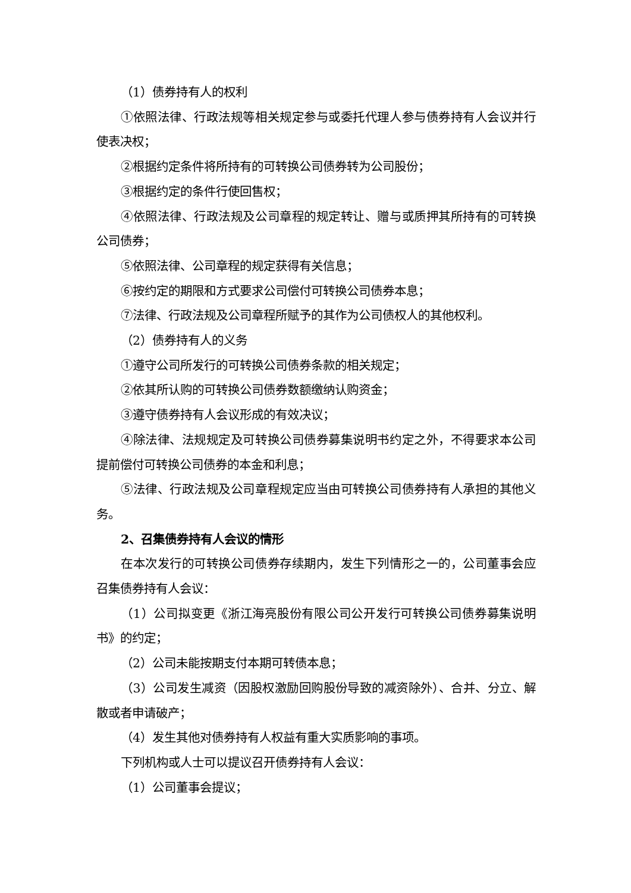（1）债券持有人的权利
①依照法律、行政法规等相关规定参与或委托代理人参与债券持有人会议并行使表决权；
②根据约定条件将所持有的可转换公司债券转为公司股份；
③根据约定的条件行使回售权；
④依照法律、行政法规及公司章程的规定转让、赠与或质押其所持有的可转换公司债券；
⑤依照法律、公司章程的规定获得有关信息；
⑥按约定的期限和方式要求公司偿付可转换公司债券本息；
⑦法律、行政法规及公司章程所赋予的其作为公司债权人的其他权利。
（2）债券持有人的义务
①遵守公司所发行的可转换公司债券条款的相关规定；
②依其所认购的可转换公司债券数额缴纳认购资金；
③遵守债券持有人会议形成的有效决议；
④除法律、法规规定及可转换公司债券募集说明书约定之外，不得要求本公司提前偿付可转换公司债券的本金和利息；
⑤法律、行政法规及公司章程规定应当由可转换公司债券持有人承担的其他义务。
2、召集债券持有人会议的情形
在本次发行的可转换公司债券存续期内，发生下列情形之一的，公司董事会应召集债券持有人会议：
（1）公司拟变更《浙江海亮股份有限公司公开发行可转换公司债券募集说明书》的约定；
（2）公司未能按期支付本期可转债本息；
（3）公司发生减资（因股权激励回购股份导致的减资除外）、合并、分立、解散或者申请破产；
（4）发生其他对债券持有人权益有重大实质影响的事项。
下列机构或人士可以提议召开债券持有人会议：
（1）公司董事会提议；